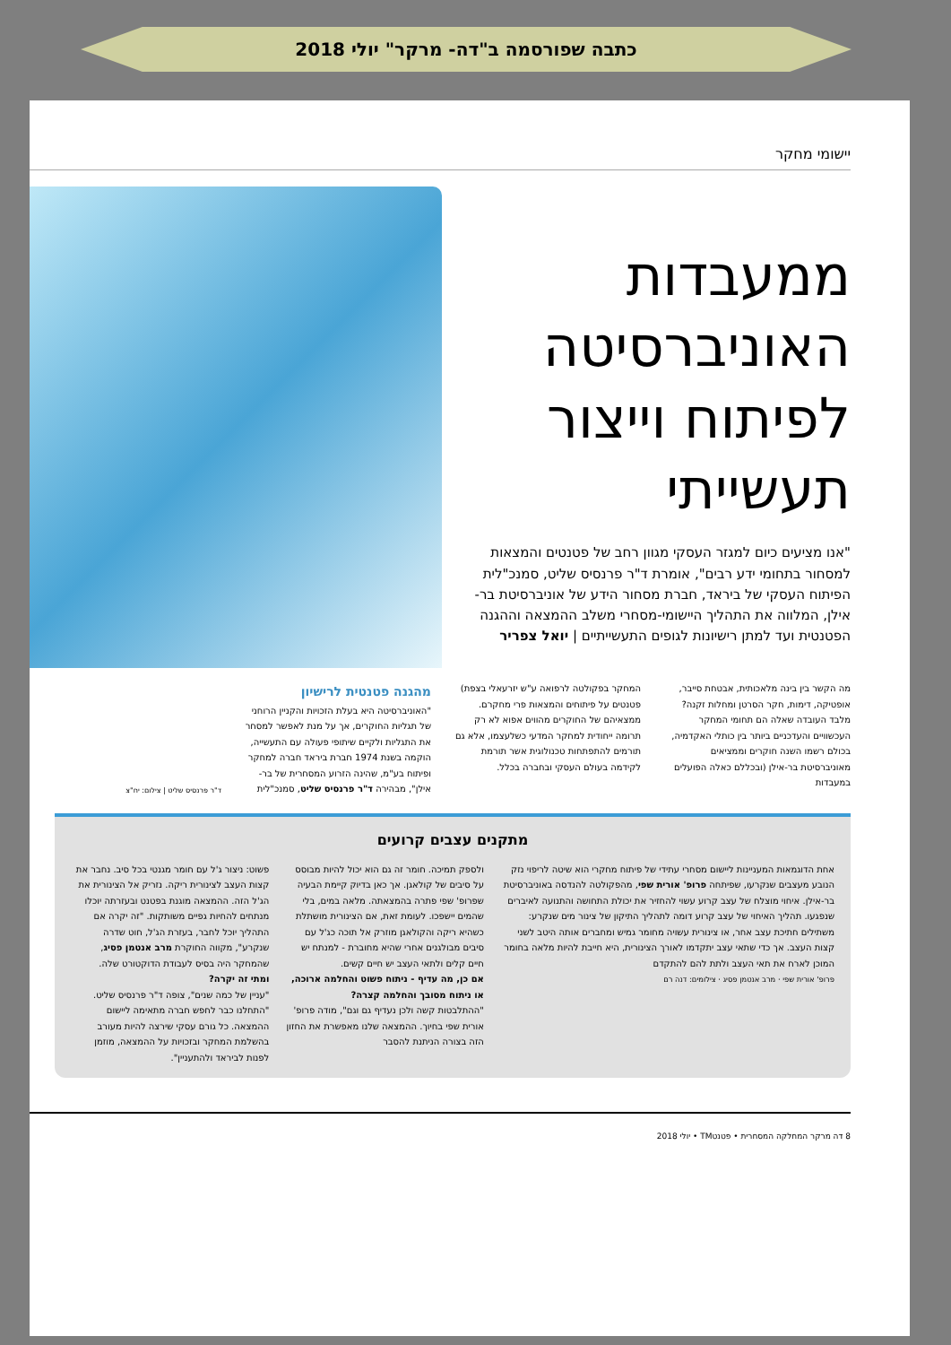כתבה שפורסמה ב"דה- מרקר" יולי 2018
יישומי מחקר
ממעבדות האוניברסיטה לפיתוח וייצור תעשייתי
"אנו מציעים כיום למגזר העסקי מגוון רחב של פטנטים והמצאות למסחור בתחומי ידע רבים", אומרת ד"ר פרנסיס שליט, סמנכ"לית הפיתוח העסקי של ביראד, חברת מסחור הידע של אוניברסיטת בר-אילן, המלווה את התהליך היישומי-מסחרי משלב ההמצאה וההגנה הפטנטית ועד למתן רישיונות לגופים התעשייתיים | יואל צפריר
מה הקשר בין בינה מלאכותית, אבטחת סייבר, אופטיקה, דימות, חקר הסרטן ומחלות זקנה? מלבד העובדה שאלה הם תחומי המחקר העכשוויים והעדכניים ביותר בין כותלי האקדמיה, בכולם רשמו השנה חוקרים וממציאים מאוניברסיטת בר-אילן (ובכללם כאלה הפועלים במעבדות
המחקר בפקולטה לרפואה ע"ש יזרעאלי בצפת) פטנטים על פיתוחים והמצאות פרי מחקרם. ממצאיהם של החוקרים מהווים אפוא לא רק תרומה ייחודית למחקר המדעי כשלעצמו, אלא גם תורמים להתפתחות טכנולוגית אשר תורמת לקידמה בעולם העסקי ובחברה בכלל.
מהגנה פטנטית לרישיון
"האוניברסיטה היא בעלת הזכויות והקניין הרוחני של תגליות החוקרים, אך על מנת לאפשר למסחר את התגליות ולקיים שיתופי פעולה עם התעשייה, הוקמה בשנת 1974 חברת ביראד חברה למחקר ופיתוח בע"מ, שהינה הזרוע המסחרית של בר-אילן", מבהירה ד"ר פרנסיס שליט, סמנכ"לית
ד"ר פרנסיס שליט | צילום: יח"צ
מתקנים עצבים קרועים
אחת הדוגמאות המעניינות ליישום מסחרי עתידי של פיתוח מחקרי הוא שיטה לריפוי נזק הנובע מעצבים שנקרעו, שפיתחה פרופ' אורית שפי, מהפקולטה להנדסה באוניברסיטת בר-אילן. איחוי מוצלח של עצב קרוע עשוי להחזיר את יכולת התחושה והתנועה לאיברים שנפגעו. תהליך האיחוי של עצב קרוע דומה לתהליך התיקון של צינור מים שנקרע: משתילים חתיכת עצב אחר, או צינורית עשויה מחומר גמיש ומחברים אותה היטב לשני קצות העצב. אך כדי שתאי עצב יתקדמו לאורך הצינורית, היא חייבת להיות מלאה בחומר המוכן לארח את תאי העצב ולתת להם להתקדם
פרופ' אורית שפי · מרב אנטמן פסיג · צילומים: דנה רם
ולספק תמיכה. חומר זה גם הוא יכול להיות מבוסס על סיבים של קולאגן. אך כאן בדיוק קיימת הבעיה שפרופ' שפי פתרה בהמצאתה. מלאה במים, בלי שהמים יישפכו. לעומת זאת, אם הצינורית מושתלת כשהיא ריקה והקולאגן מוזרק אל תוכה כג'ל עם סיבים מבולגנים אחרי שהיא מחוברת - למנתח יש חיים קלים ולתאי העצב יש חיים קשים.
אם כן, מה עדיף - ניתוח פשוט והחלמה ארוכה, או ניתוח מסובך והחלמה קצרה?
"ההתלבטות קשה ולכן נעדיף גם וגם", מודה פרופ' אורית שפי בחיוך. ההמצאה שלנו מאפשרת את החזון הזה בצורה הניתנת להסבר
פשוט: ניצור ג'ל עם חומר מגנטי בכל סיב. נחבר את קצות העצב לצינורית ריקה. נזריק אל הצינורית את הג'ל הזה. ההמצאה מוגנת בפטנט ובעזרתה יוכלו מנתחים להחיות גפיים משותקות. "זה יקרה אם התהליך יוכל לחבר, בעזרת הג'ל, חוט שדרה שנקרע", מקווה החוקרת מרב אנטמן פסיג, שהמחקר היה בסיס לעבודת הדוקטורט שלה.
ומתי זה יקרה?
"עניין של כמה שנים", צופה ד"ר פרנסיס שליט. "התחלנו כבר לחפש חברה מתאימה ליישום ההמצאה. כל גורם עסקי שירצה להיות מעורב בהשלמת המחקר ובזכויות על ההמצאה, מוזמן לפנות לביראד ולהתעניין".
8 דה מרקר המחלקה המסחרית • פטנטTM • יולי 2018